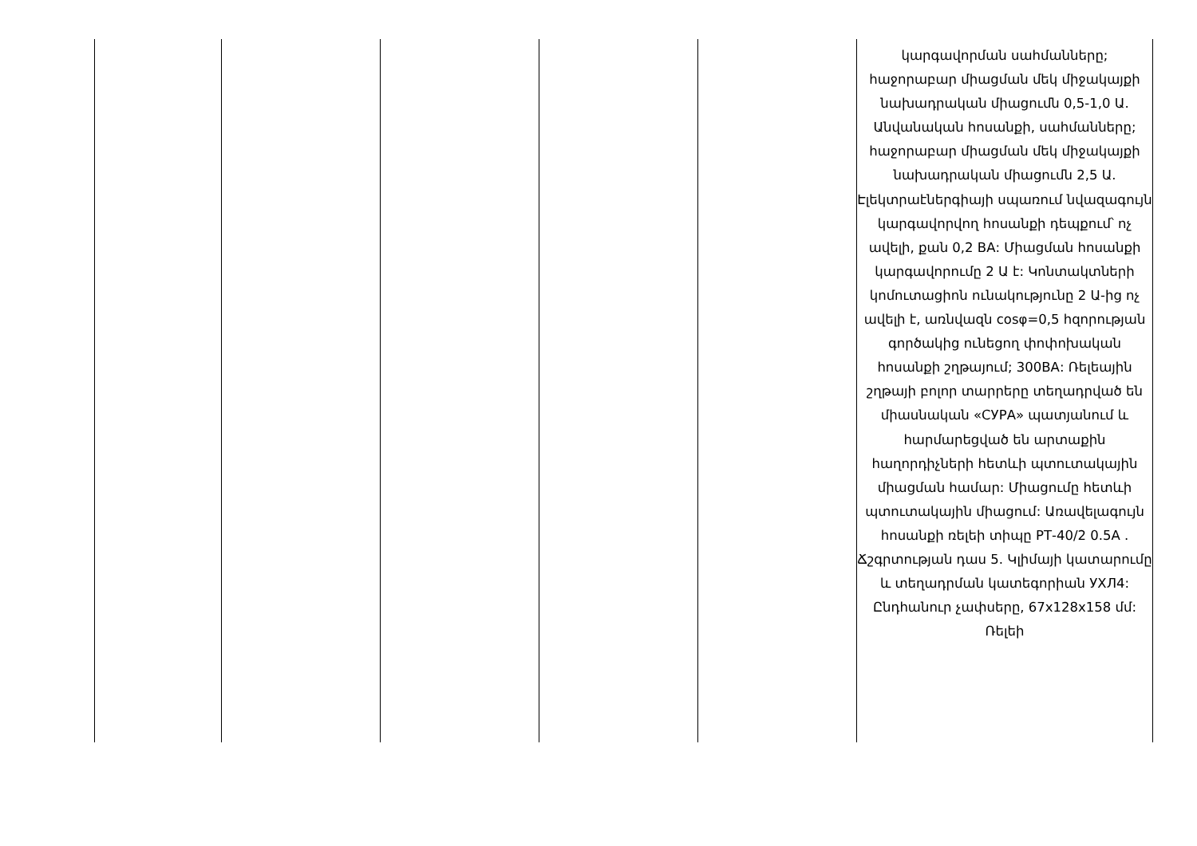| | | | | | կարգավորման սահմանները; հաջորաբար միացման մեկ միջակայքի նախադրական միացումն 0,5-1,0 Ա. Անվանական հոսանքի, սահմանները; հաջորաբար միացման մեկ միջակայքի նախադրական միացումն 2,5 Ա. Էլեկտրաէներգիայի սպառում նվազագույն կարգավորվող հոսանքի դեպքում՝ ոչ ավելի, քան 0,2 ВА: Միացման հոսանքի կարգավորումը 2 Ա է: Կոնտակտների կոմուտացիոն ունակությունը 2 Ա-ից ոչ ավելի է, առնվազն cosφ=0,5 հզորության գործակից ունեցող փոփոխական հոսանքի շղթայում; 300ВА: Ռելեային շղթայի բոլոր տարրերը տեղադրված են միասնական «СУРА» պատյանում և հարմարեցված են արտաքին հաղորդիչների հետևի պտուտակային միացման համար: Միացումը հետևի պտուտակային միացում: Առավելագույն հոսանքի ռելեի տիպը РТ-40/2 0.5A . Ճշգրտության դաս 5. Կլիմայի կատարումը և տեղադրման կատեգորիան УХЛ4: Ընդհանուր չափսերը, 67x128x158 մմ: Ռելեի |